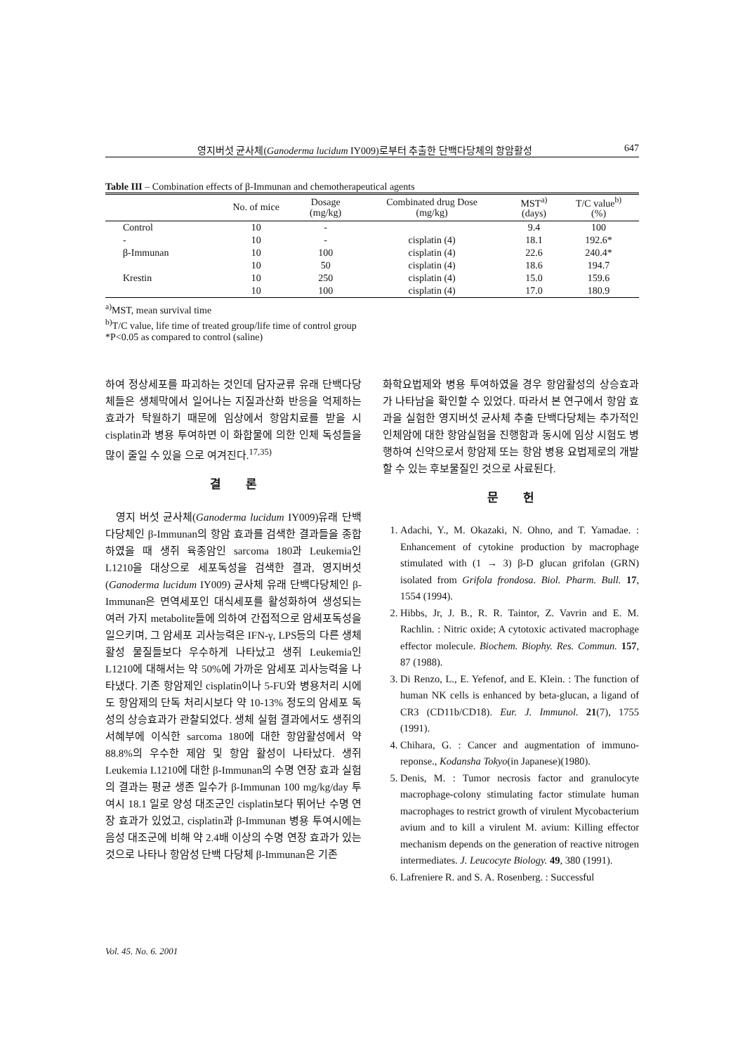영지버섯 균사체(Ganoderma lucidum IY009)로부터 추출한 단백다당체의 항암활성 647
Table III – Combination effects of β-Immunan and chemotherapeutical agents
| | No. of mice | Dosage (mg/kg) | Combinated drug Dose (mg/kg) | MST<sup>a)</sup> (days) | T/C value<sup>b)</sup> (%) |
| --- | --- | --- | --- | --- | --- |
| Control | 10 | - | | 9.4 | 100 |
| - | 10 | - | cisplatin (4) | 18.1 | 192.6* |
| β-Immunan | 10 | 100 | cisplatin (4) | 22.6 | 240.4* |
| | 10 | 50 | cisplatin (4) | 18.6 | 194.7 |
| Krestin | 10 | 250 | cisplatin (4) | 15.0 | 159.6 |
| | 10 | 100 | cisplatin (4) | 17.0 | 180.9 |
<sup>a)</sup> MST, mean survival time
<sup>b)</sup> T/C value, life time of treated group/life time of control group
*P<0.05 as compared to control (saline)
하여 정상세포를 파괴하는 것인데 담자균류 유래 단백다당체들은 생체막에서 일어나는 지질과산화 반응을 억제하는 효과가 탁월하기 때문에 임상에서 항암치료를 받을 시 cisplatin과 병용 투여하면 이 화합물에 의한 인체 독성들을 많이 줄일 수 있을 으로 여겨진다.<sup>17,35)</sup>
결 론
영지 버섯 균사체(Ganoderma lucidum IY009)유래 단백다당체인 β-Immunan의 항암 효과를 검색한 결과들을 종합하였을 때 생쥐 육종암인 sarcoma 180과 Leukemia인 L1210을 대상으로 세포독성을 검색한 결과, 영지버섯(Ganoderma lucidum IY009) 균사체 유래 단백다당체인 β-Immunan은 면역세포인 대식세포를 활성화하여 생성되는 여러 가지 metabolite들에 의하여 간접적으로 암세포독성을 일으키며, 그 암세포 괴사능력은 IFN-γ, LPS등의 다른 생체 활성 물질들보다 우수하게 나타났고 생쥐 Leukemia인 L1210에 대해서는 약 50%에 가까운 암세포 괴사능력을 나타냈다. 기존 항암제인 cisplatin이나 5-FU와 병용처리 시에도 항암제의 단독 처리시보다 약 10-13% 정도의 암세포 독성의 상승효과가 관찰되었다. 생체 실험 결과에서도 생쥐의 서혜부에 이식한 sarcoma 180에 대한 항암활성에서 약 88.8%의 우수한 제암 및 항암 활성이 나타났다. 생쥐 Leukemia L1210에 대한 β-Immunan의 수명 연장 효과 실험의 결과는 평균 생존 일수가 β-Immunan 100 mg/kg/day 투여시 18.1 일로 양성 대조군인 cisplatin보다 뛰어난 수명 연장 효과가 있었고, cisplatin과 β-Immunan 병용 투여시에는 음성 대조군에 비해 약 2.4배 이상의 수명 연장 효과가 있는 것으로 나타나 항암성 단백 다당체 β-Immunan은 기존
화학요법제와 병용 투여하였을 경우 항암활성의 상승효과가 나타남을 확인할 수 있었다. 따라서 본 연구에서 항암 효과을 실험한 영지버섯 균사체 추출 단백다당체는 추가적인 인체암에 대한 항암실험을 진행함과 동시에 임상 시험도 병행하여 신약으로서 항암제 또는 항암 병용 요법제로의 개발할 수 있는 후보물질인 것으로 사료된다.
문 헌
1. Adachi, Y., M. Okazaki, N. Ohno, and T. Yamadae. : Enhancement of cytokine production by macrophage stimulated with (1 → 3) β-D glucan grifolan (GRN) isolated from Grifola frondosa. Biol. Pharm. Bull. 17, 1554 (1994).
2. Hibbs, Jr, J. B., R. R. Taintor, Z. Vavrin and E. M. Rachlin. : Nitric oxide; A cytotoxic activated macrophage effector molecule. Biochem. Biophy. Res. Commun. 157, 87 (1988).
3. Di Renzo, L., E. Yefenof, and E. Klein. : The function of human NK cells is enhanced by beta-glucan, a ligand of CR3 (CD11b/CD18). Eur. J. Immunol. 21(7), 1755 (1991).
4. Chihara, G. : Cancer and augmentation of immuno-reponse., Kodansha Tokyo(in Japanese)(1980).
5. Denis, M. : Tumor necrosis factor and granulocyte macrophage-colony stimulating factor stimulate human macrophages to restrict growth of virulent Mycobacterium avium and to kill a virulent M. avium: Killing effector mechanism depends on the generation of reactive nitrogen intermediates. J. Leucocyte Biology. 49, 380 (1991).
6. Lafreniere R. and S. A. Rosenberg. : Successful
Vol. 45. No. 6. 2001